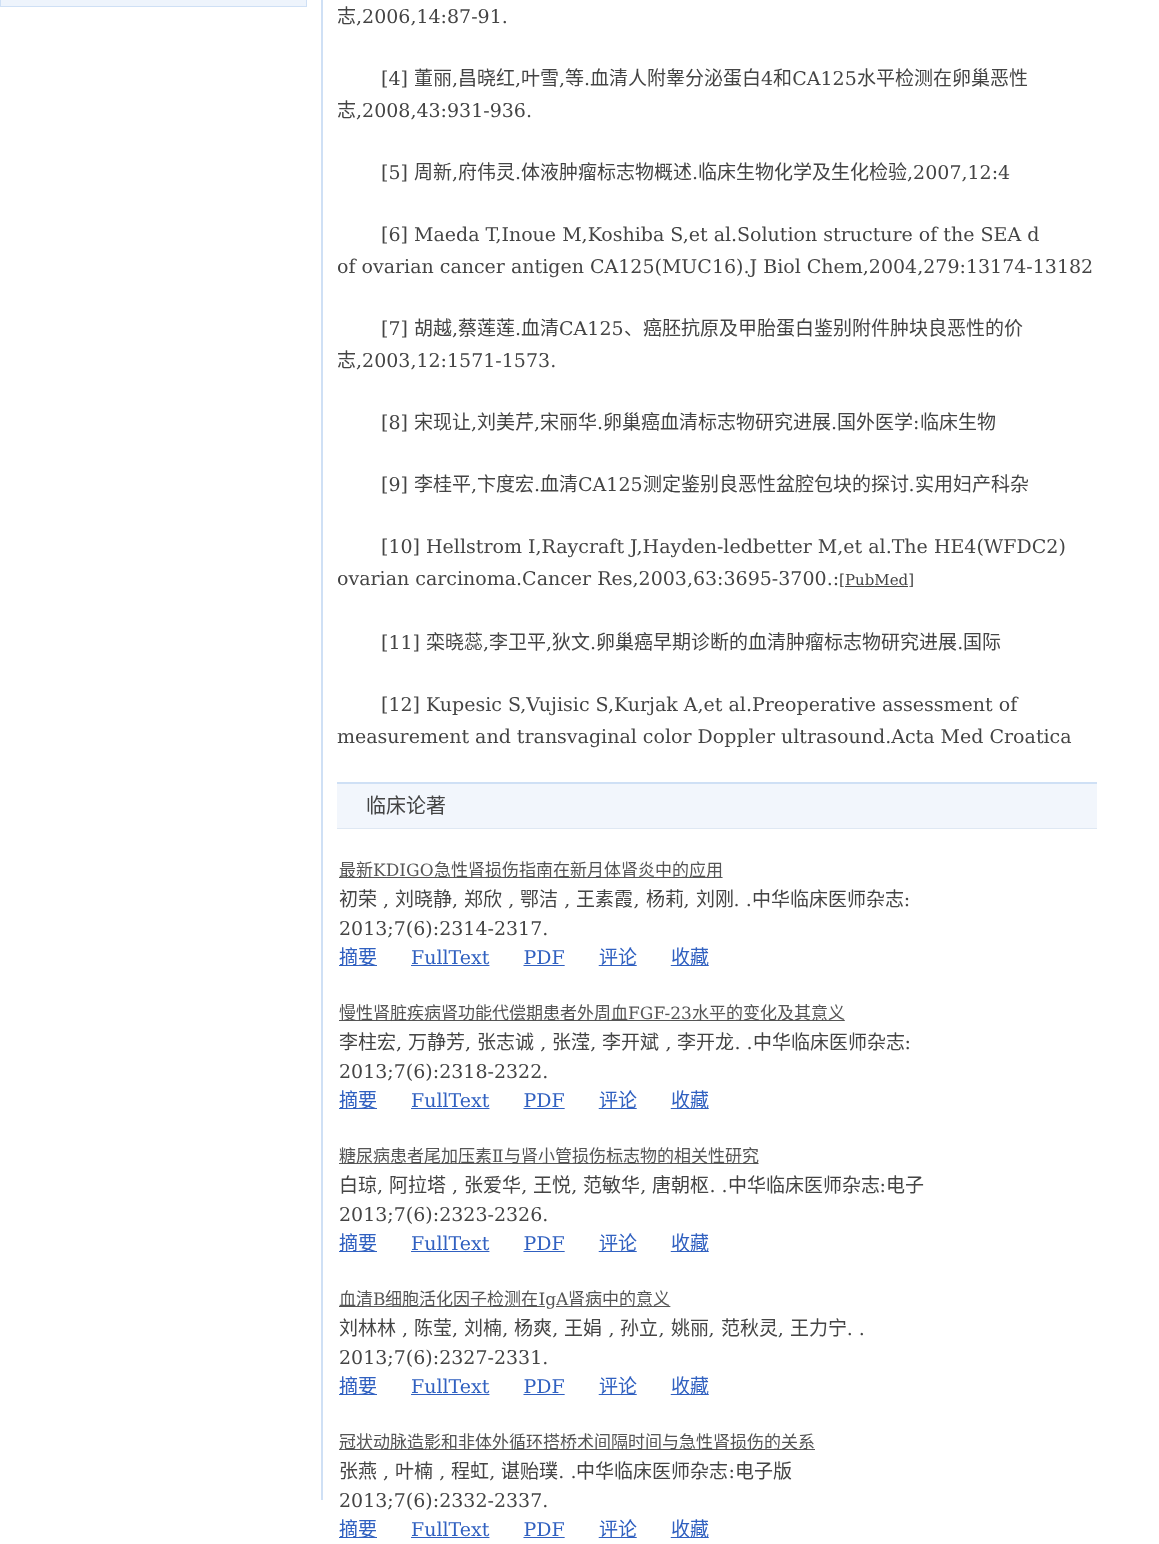志,2006,14:87-91.
[4] 董丽,昌晓红,叶雪,等.血清人附睾分泌蛋白4和CA125水平检测在卵巢恶性
志,2008,43:931-936.
[5] 周新,府伟灵.体液肿瘤标志物概述.临床生物化学及生化检验,2007,12:4
[6] Maeda T,Inoue M,Koshiba S,et al.Solution structure of the SEA d
of ovarian cancer antigen CA125(MUC16).J Biol Chem,2004,279:13174-13182
[7] 胡越,蔡莲莲.血清CA125、癌胚抗原及甲胎蛋白鉴别附件肿块良恶性的价
志,2003,12:1571-1573.
[8] 宋现让,刘美芹,宋丽华.卵巢癌血清标志物研究进展.国外医学:临床生物
[9] 李桂平,卞度宏.血清CA125测定鉴别良恶性盆腔包块的探讨.实用妇产科杂
[10] Hellstrom I,Raycraft J,Hayden-ledbetter M,et al.The HE4(WFDC2)
ovarian carcinoma.Cancer Res,2003,63:3695-3700.:[PubMed]
[11] 栾晓蕊,李卫平,狄文.卵巢癌早期诊断的血清肿瘤标志物研究进展.国际
[12] Kupesic S,Vujisic S,Kurjak A,et al.Preoperative assessment of
measurement and transvaginal color Doppler ultrasound.Acta Med Croatica
临床论著
最新KDIGO急性肾损伤指南在新月体肾炎中的应用
初荣 , 刘晓静, 郑欣 , 鄂洁 , 王素霞, 杨莉, 刘刚. .中华临床医师杂志:
2013;7(6):2314-2317.
摘要 FullText PDF 评论 收藏
慢性肾脏疾病肾功能代偿期患者外周血FGF-23水平的变化及其意义
李柱宏, 万静芳, 张志诚 , 张滢, 李开斌 , 李开龙. .中华临床医师杂志:
2013;7(6):2318-2322.
摘要 FullText PDF 评论 收藏
糖尿病患者尾加压素Ⅱ与肾小管损伤标志物的相关性研究
白琼, 阿拉塔 , 张爱华, 王悦, 范敏华, 唐朝枢. .中华临床医师杂志:电子
2013;7(6):2323-2326.
摘要 FullText PDF 评论 收藏
血清B细胞活化因子检测在IgA肾病中的意义
刘林林 , 陈莹, 刘楠, 杨爽, 王娟 , 孙立, 姚丽, 范秋灵, 王力宁. .
2013;7(6):2327-2331.
摘要 FullText PDF 评论 收藏
冠状动脉造影和非体外循环搭桥术间隔时间与急性肾损伤的关系
张燕 , 叶楠 , 程虹, 谌贻璞. .中华临床医师杂志:电子版
2013;7(6):2332-2337.
摘要 FullText PDF 评论 收藏